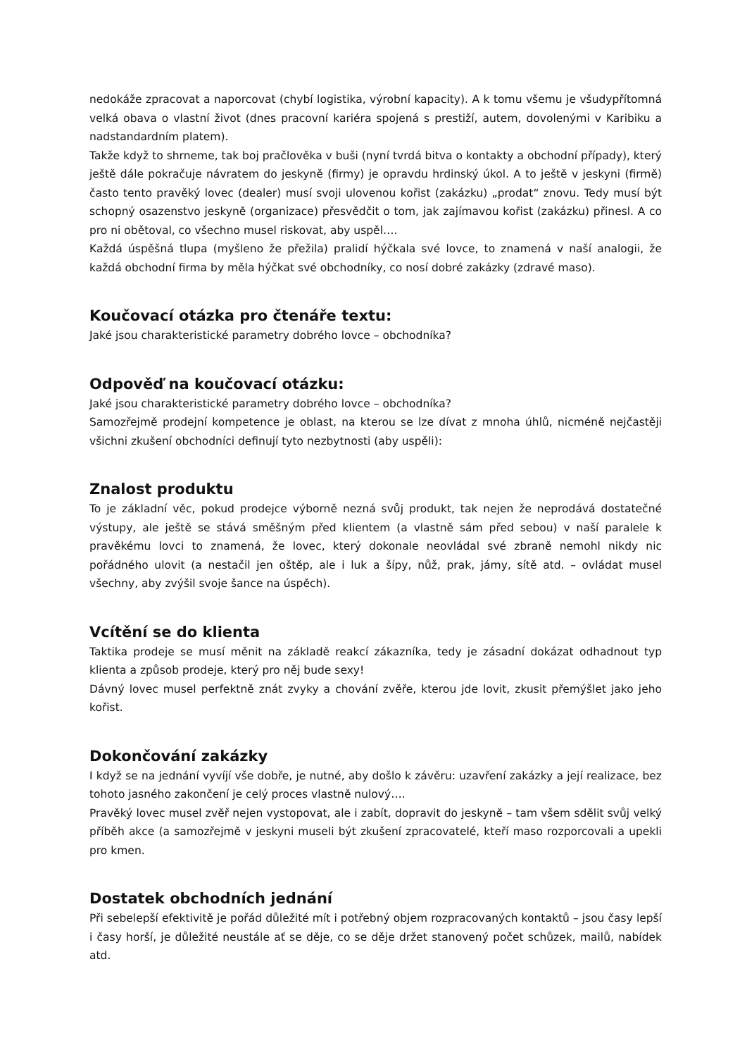nedokáže zpracovat a naporcovat (chybí logistika, výrobní kapacity). A k tomu všemu je všudypřítomná velká obava o vlastní život (dnes pracovní kariéra spojená s prestiží, autem, dovolenými v Karibiku a nadstandardním platem).
Takže když to shrneme, tak boj pračlověka v buši (nyní tvrdá bitva o kontakty a obchodní případy), který ještě dále pokračuje návratem do jeskyně (firmy) je opravdu hrdinský úkol. A to ještě v jeskyni (firmě) často tento pravěký lovec (dealer) musí svoji ulovenou kořist (zakázku) „prodat“ znovu. Tedy musí být schopný osazenstvo jeskyně (organizace) přesvědčit o tom, jak zajímavou kořist (zakázku) přinesl. A co pro ni obětoval, co všechno musel riskovat, aby uspěl….
Každá úspěšná tlupa (myšleno že přežila) pralidí hýčkala své lovce, to znamená v naší analogii, že každá obchodní firma by měla hýčkat své obchodníky, co nosí dobré zakázky (zdravé maso).
Koučovací otázka pro čtenáře textu:
Jaké jsou charakteristické parametry dobrého lovce – obchodníka?
Odpověď na koučovací otázku:
Jaké jsou charakteristické parametry dobrého lovce – obchodníka?
Samozřejmě prodejní kompetence je oblast, na kterou se lze dívat z mnoha úhlů, nicméně nejčastěji všichni zkušení obchodníci definují tyto nezbytnosti (aby uspěli):
Znalost produktu
To je základní věc, pokud prodejce výborně nezná svůj produkt, tak nejen že neprodává dostatečné výstupy, ale ještě se stává směšným před klientem (a vlastně sám před sebou) v naší paralele k pravěkému lovci to znamená, že lovec, který dokonale neovládal své zbraně nemohl nikdy nic pořádného ulovit (a nestačil jen oštěp, ale i luk a šípy, nůž, prak, jámy, sítě atd. – ovládat musel všechny, aby zvýšil svoje šance na úspěch).
Vcítění se do klienta
Taktika prodeje se musí měnit na základě reakcí zákazníka, tedy je zásadní dokázat odhadnout typ klienta a způsob prodeje, který pro něj bude sexy!
Dávný lovec musel perfektně znát zvyky a chování zvěře, kterou jde lovit, zkusit přemýšlet jako jeho kořist.
Dokončování zakázky
I když se na jednání vyvíjí vše dobře, je nutné, aby došlo k závěru: uzavření zakázky a její realizace, bez tohoto jasného zakončení je celý proces vlastně nulový….
Pravěký lovec musel zvěř nejen vystopovat, ale i zabít, dopravit do jeskyně – tam všem sdělit svůj velký příběh akce (a samozřejmě v jeskyni museli být zkušení zpracovatelé, kteří maso rozporcovali a upekli pro kmen.
Dostatek obchodních jednání
Při sebelepší efektivitě je pořád důležité mít i potřebný objem rozpracovaných kontaktů – jsou časy lepší i časy horší, je důležité neustále ať se děje, co se děje držet stanovený počet schůzek, mailů, nabídek atd.